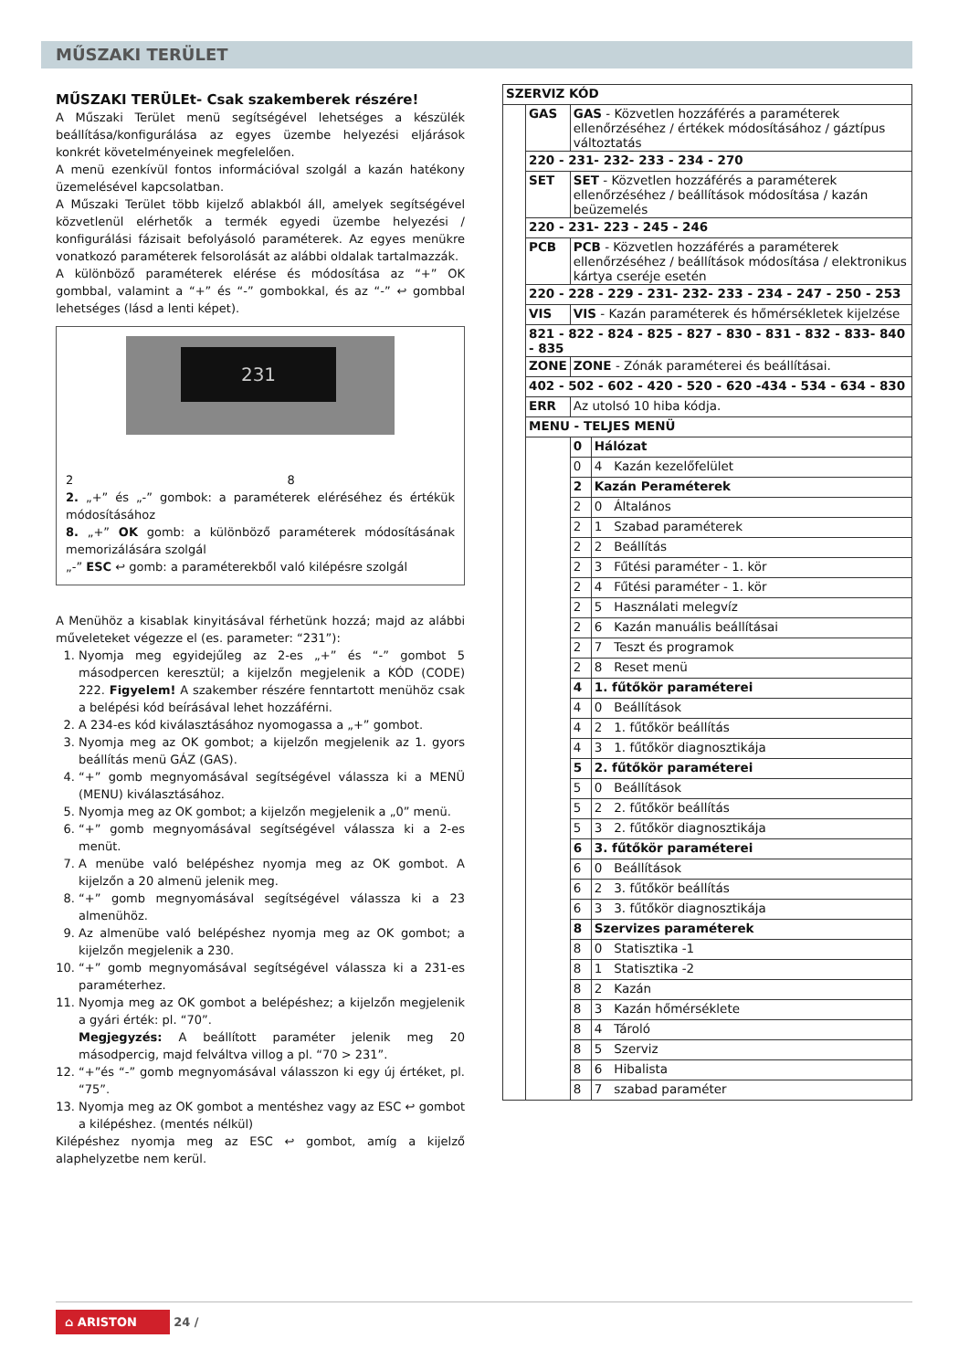MŰSZAKI TERÜLET
MŰSZAKI TERÜLEt- Csak szakemberek részére!
A Műszaki Terület menü segítségével lehetséges a készülék beállítása/konfigurálása az egyes üzembe helyezési eljárások konkrét követelményeinek megfelelően.
A menü ezenkívül fontos információval szolgál a kazán hatékony üzemelésével kapcsolatban.
A Műszaki Terület több kijelző ablakból áll, amelyek segítségével közvetlenül elérhetők a termék egyedi üzembe helyezési / konfigurálási fázisait befolyásoló paraméterek. Az egyes menükre vonatkozó paraméterek felsorolását az alábbi oldalak tartalmazzák.
A különböző paraméterek elérése és módosítása az “+” OK gombbal, valamint a “+” és “-” gombokkal, és az “-” ↩ gombbal lehetséges (lásd a lenti képet).
231
2 8
2. „+” és „-” gombok: a paraméterek eléréséhez és értékük módosításához
8. „+” OK gomb: a különböző paraméterek módosításának memorizálására szolgál
„-” ESC ↩ gomb: a paraméterekből való kilépésre szolgál
A Menühöz a kisablak kinyitásával férhetünk hozzá; majd az alábbi műveleteket végezze el (es. parameter: “231”):
1. Nyomja meg egyidejűleg az 2-es „+” és “-” gombot 5 másodpercen keresztül; a kijelzőn megjelenik a KÓD (CODE) 222. Figyelem! A szakember részére fenntartott menühöz csak a belépési kód beírásával lehet hozzáférni.
2. A 234-es kód kiválasztásához nyomogassa a „+” gombot.
3. Nyomja meg az OK gombot; a kijelzőn megjelenik az 1. gyors beállítás menü GÁZ (GAS).
4. “+” gomb megnyomásával segítségével válassza ki a MENÜ (MENU) kiválasztásához.
5. Nyomja meg az OK gombot; a kijelzőn megjelenik a „0” menü.
6. “+” gomb megnyomásával segítségével válassza ki a 2-es menüt.
7. A menübe való belépéshez nyomja meg az OK gombot. A kijelzőn a 20 almenü jelenik meg.
8. “+” gomb megnyomásával segítségével válassza ki a 23 almenühöz.
9. Az almenübe való belépéshez nyomja meg az OK gombot; a kijelzőn megjelenik a 230.
10. “+” gomb megnyomásával segítségével válassza ki a 231-es paraméterhez.
11. Nyomja meg az OK gombot a belépéshez; a kijelzőn megjelenik a gyári érték: pl. “70”.
Megjegyzés: A beállított paraméter jelenik meg 20 másodpercig, majd felváltva villog a pl. “70 > 231”.
12. “+”és “-” gomb megnyomásával válasszon ki egy új értéket, pl. “75”.
13. Nyomja meg az OK gombot a mentéshez vagy az ESC ↩ gombot a kilépéshez. (mentés nélkül)
Kilépéshez nyomja meg az ESC ↩ gombot, amíg a kijelző alaphelyzetbe nem kerül.
| SZERVIZ KÓD | | | |
| | GAS | GAS - Közvetlen hozzáférés a paraméterek ellenőrzéséhez / értékek módosításához / gáztípus változtatás | |
| | 220 - 231- 232- 233 - 234 - 270 | | |
| | SET | SET - Közvetlen hozzáférés a paraméterek ellenőrzéséhez / beállítások módosítása / kazán beüzemelés | |
| | 220 - 231- 223 - 245 - 246 | | |
| | PCB | PCB - Közvetlen hozzáférés a paraméterek ellenőrzéséhez / beállítások módosítása / elektronikus kártya cseréje esetén | |
| | 220 - 228 - 229 - 231- 232- 233 - 234 - 247 - 250 - 253 | | |
| | VIS | VIS - Kazán paraméterek és hőmérsékletek kijelzése | |
| | 821 - 822 - 824 - 825 - 827 - 830 - 831 - 832 - 833- 840 - 835 | | |
| | ZONE | ZONE - Zónák paraméterei és beállításai. | |
| | 402 - 502 - 602 - 420 - 520 - 620 -434 - 534 - 634 - 830 | | |
| | ERR | Az utolsó 10 hiba kódja. | |
| | MENU - TELJES MENÜ | | |
| | | 0 | Hálózat |
| | | 0 | 4 Kazán kezelőfelület |
| | | 2 | Kazán Peraméterek |
| | | 2 | 0 Általános |
| | | 2 | 1 Szabad paraméterek |
| | | 2 | 2 Beállítás |
| | | 2 | 3 Fűtési paraméter - 1. kör |
| | | 2 | 4 Fűtési paraméter - 1. kör |
| | | 2 | 5 Használati melegvíz |
| | | 2 | 6 Kazán manuális beállításai |
| | | 2 | 7 Teszt és programok |
| | | 2 | 8 Reset menü |
| | | 4 | 1. fűtőkör paraméterei |
| | | 4 | 0 Beállítások |
| | | 4 | 2 1. fűtőkör beállítás |
| | | 4 | 3 1. fűtőkör diagnosztikája |
| | | 5 | 2. fűtőkör paraméterei |
| | | 5 | 0 Beállítások |
| | | 5 | 2 2. fűtőkör beállítás |
| | | 5 | 3 2. fűtőkör diagnosztikája |
| | | 6 | 3. fűtőkör paraméterei |
| | | 6 | 0 Beállítások |
| | | 6 | 2 3. fűtőkör beállítás |
| | | 6 | 3 3. fűtőkör diagnosztikája |
| | | 8 | Szervizes paraméterek |
| | | 8 | 0 Statisztika -1 |
| | | 8 | 1 Statisztika -2 |
| | | 8 | 2 Kazán |
| | | 8 | 3 Kazán hőmérséklete |
| | | 8 | 4 Tároló |
| | | 8 | 5 Szerviz |
| | | 8 | 6 Hibalista |
| | | 8 | 7 szabad paraméter |
⌂ ARISTON 24 /